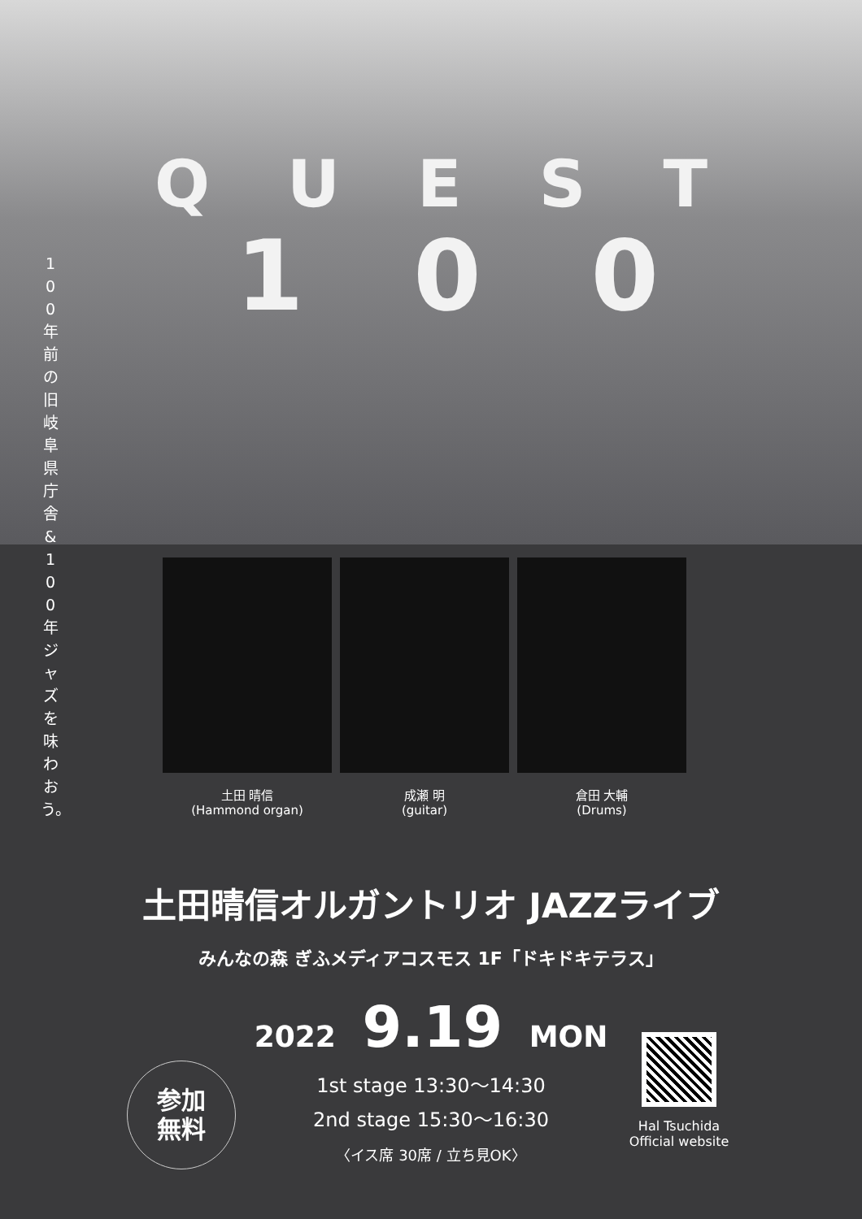QUEST
1 0 0
100年前の旧岐阜県庁舎 & 100年ジャズを味わおう。
土田 晴信
(Hammond organ)
成瀬 明
(guitar)
倉田 大輔
(Drums)
土田晴信オルガントリオ JAZZライブ
みんなの森 ぎふメディアコスモス 1F「ドキドキテラス」
2022 9.19 MON
1st stage 13:30〜14:30
2nd stage 15:30〜16:30
〈イス席 30席 / 立ち見OK〉
参加
無料
Hal Tsuchida
Official website